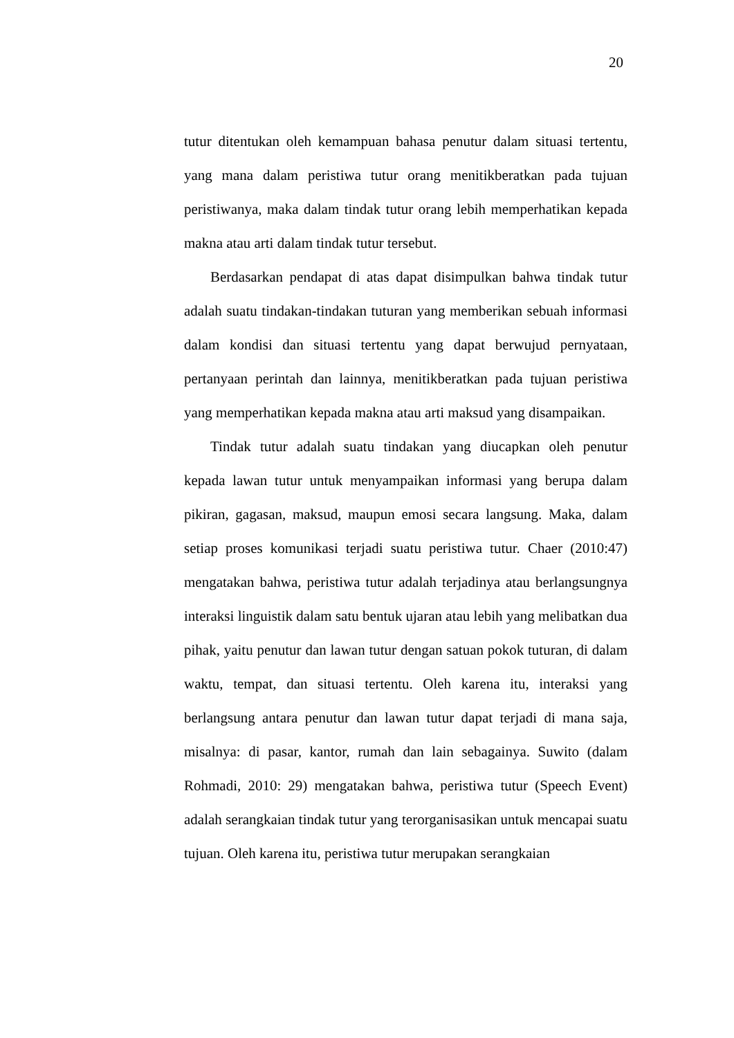20
tutur ditentukan oleh kemampuan bahasa penutur dalam situasi tertentu, yang mana dalam peristiwa tutur orang menitikberatkan pada tujuan peristiwanya, maka dalam tindak tutur orang lebih memperhatikan kepada makna atau arti dalam tindak tutur tersebut.
Berdasarkan pendapat di atas dapat disimpulkan bahwa tindak tutur adalah suatu tindakan-tindakan tuturan yang memberikan sebuah informasi dalam kondisi dan situasi tertentu yang dapat berwujud pernyataan, pertanyaan perintah dan lainnya, menitikberatkan pada tujuan peristiwa yang memperhatikan kepada makna atau arti maksud yang disampaikan.
Tindak tutur adalah suatu tindakan yang diucapkan oleh penutur kepada lawan tutur untuk menyampaikan informasi yang berupa dalam pikiran, gagasan, maksud, maupun emosi secara langsung. Maka, dalam setiap proses komunikasi terjadi suatu peristiwa tutur. Chaer (2010:47) mengatakan bahwa, peristiwa tutur adalah terjadinya atau berlangsungnya interaksi linguistik dalam satu bentuk ujaran atau lebih yang melibatkan dua pihak, yaitu penutur dan lawan tutur dengan satuan pokok tuturan, di dalam waktu, tempat, dan situasi tertentu. Oleh karena itu, interaksi yang berlangsung antara penutur dan lawan tutur dapat terjadi di mana saja, misalnya: di pasar, kantor, rumah dan lain sebagainya. Suwito (dalam Rohmadi, 2010: 29) mengatakan bahwa, peristiwa tutur (Speech Event) adalah serangkaian tindak tutur yang terorganisasikan untuk mencapai suatu tujuan. Oleh karena itu, peristiwa tutur merupakan serangkaian